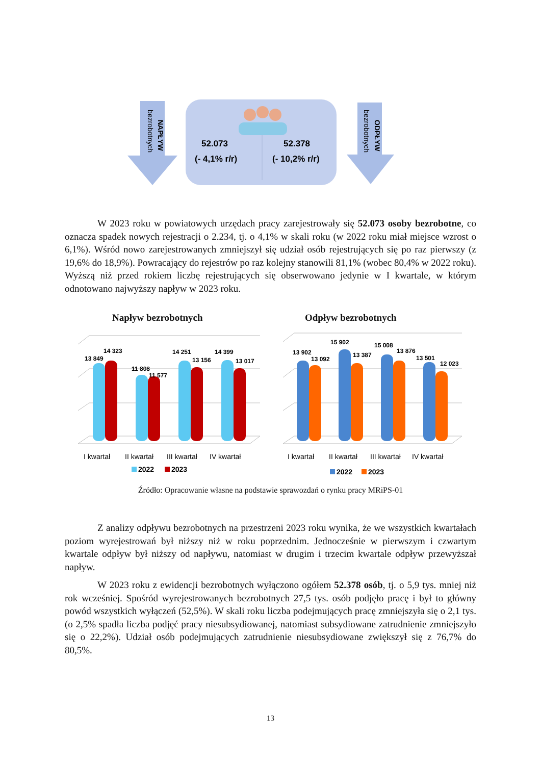NAPŁYW
bezrobotnych
ODPŁYW
bezrobotnych
52.073
(- 4,1% r/r)
52.378
(- 10,2% r/r)
W 2023 roku w powiatowych urzędach pracy zarejestrowały się 52.073 osoby bezrobotne, co oznacza spadek nowych rejestracji o 2.234, tj. o 4,1% w skali roku (w 2022 roku miał miejsce wzrost o 6,1%). Wśród nowo zarejestrowanych zmniejszył się udział osób rejestrujących się po raz pierwszy (z 19,6% do 18,9%). Powracający do rejestrów po raz kolejny stanowili 81,1% (wobec 80,4% w 2022 roku). Wyższą niż przed rokiem liczbę rejestrujących się obserwowano jedynie w I kwartale, w którym odnotowano najwyższy napływ w 2023 roku.
Napływ bezrobotnych Odpływ bezrobotnych
13 849
14 323
11 808
11 577
14 251
13 156
14 399
13 017
I kwartał
II kwartał
III kwartał
IV kwartał
2022
2023
13 902
13 092
15 902
13 387
15 008
13 876
13 501
12 023
I kwartał
II kwartał
III kwartał
IV kwartał
2022
2023
Źródło: Opracowanie własne na podstawie sprawozdań o rynku pracy MRiPS-01
Z analizy odpływu bezrobotnych na przestrzeni 2023 roku wynika, że we wszystkich kwartałach poziom wyrejestrowań był niższy niż w roku poprzednim. Jednocześnie w pierwszym i czwartym kwartale odpływ był niższy od napływu, natomiast w drugim i trzecim kwartale odpływ przewyższał napływ.
W 2023 roku z ewidencji bezrobotnych wyłączono ogółem 52.378 osób, tj. o 5,9 tys. mniej niż rok wcześniej. Spośród wyrejestrowanych bezrobotnych 27,5 tys. osób podjęło pracę i był to główny powód wszystkich wyłączeń (52,5%). W skali roku liczba podejmujących pracę zmniejszyła się o 2,1 tys. (o 2,5% spadła liczba podjęć pracy niesubsydiowanej, natomiast subsydiowane zatrudnienie zmniejszyło się o 22,2%). Udział osób podejmujących zatrudnienie niesubsydiowane zwiększył się z 76,7% do 80,5%.
13